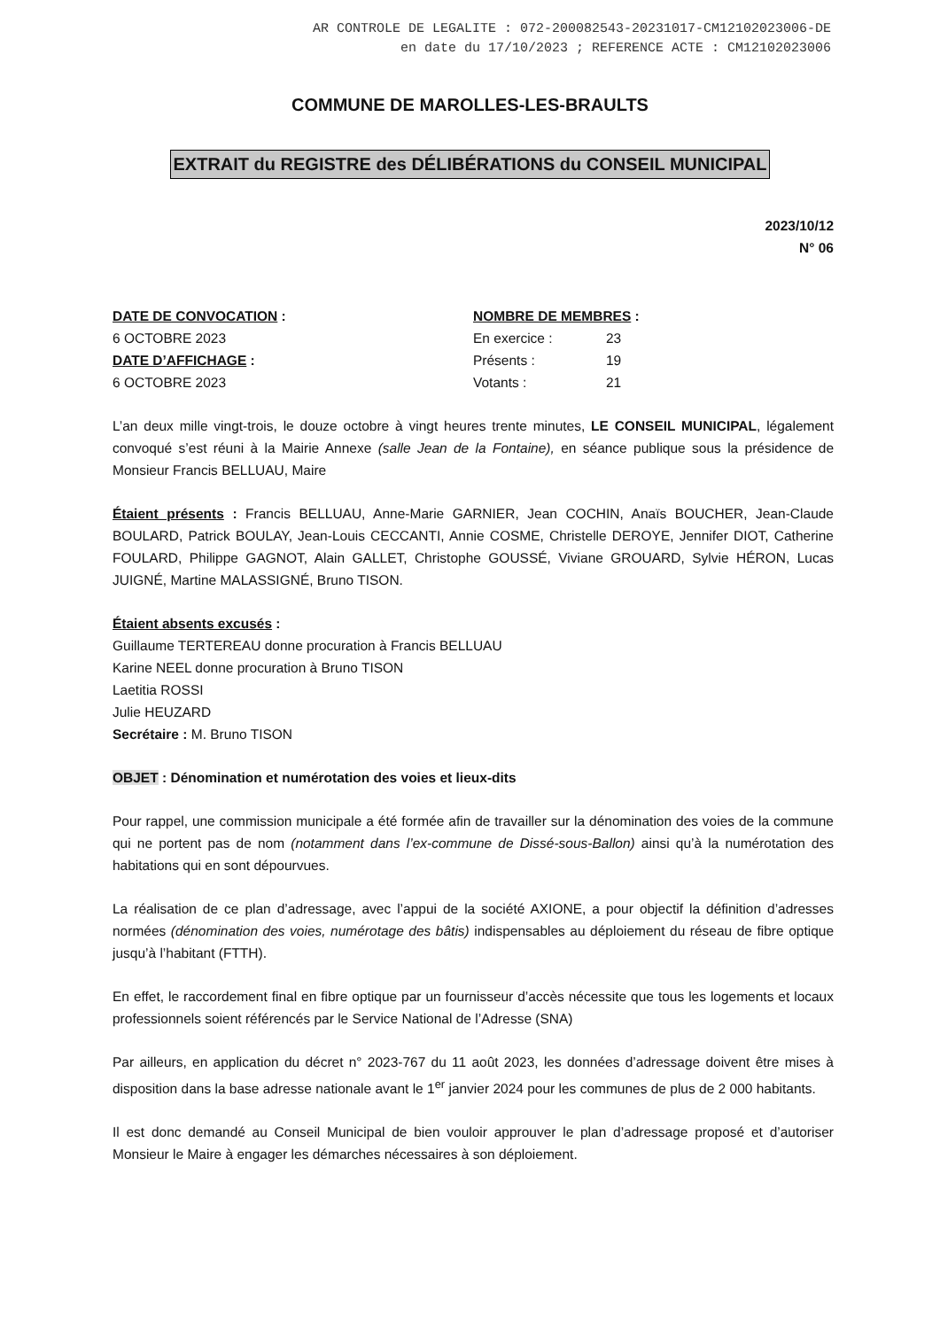AR CONTROLE DE LEGALITE : 072-200082543-20231017-CM12102023006-DE
en date du 17/10/2023 ; REFERENCE ACTE : CM12102023006
COMMUNE DE MAROLLES-LES-BRAULTS
EXTRAIT du REGISTRE des DÉLIBÉRATIONS du CONSEIL MUNICIPAL
2023/10/12
N° 06
DATE DE CONVOCATION :
6 OCTOBRE 2023
DATE D’AFFICHAGE :
6 OCTOBRE 2023
NOMBRE DE MEMBRES :
En exercice : 23
Présents : 19
Votants : 21
L’an deux mille vingt-trois, le douze octobre à vingt heures trente minutes, LE CONSEIL MUNICIPAL, légalement convoqué s’est réuni à la Mairie Annexe (salle Jean de la Fontaine), en séance publique sous la présidence de Monsieur Francis BELLUAU, Maire
Étaient présents : Francis BELLUAU, Anne-Marie GARNIER, Jean COCHIN, Anaïs BOUCHER, Jean-Claude BOULARD, Patrick BOULAY, Jean-Louis CECCANTI, Annie COSME, Christelle DEROYE, Jennifer DIOT, Catherine FOULARD, Philippe GAGNOT, Alain GALLET, Christophe GOUSSÉ, Viviane GROUARD, Sylvie HÉRON, Lucas JUIGNÉ, Martine MALASSIGNÉ, Bruno TISON.
Étaient absents excusés :
Guillaume TERTEREAU donne procuration à Francis BELLUAU
Karine NEEL donne procuration à Bruno TISON
Laetitia ROSSI
Julie HEUZARD
Secrétaire : M. Bruno TISON
OBJET : Dénomination et numérotation des voies et lieux-dits
Pour rappel, une commission municipale a été formée afin de travailler sur la dénomination des voies de la commune qui ne portent pas de nom (notamment dans l’ex-commune de Dissé-sous-Ballon) ainsi qu’à la numérotation des habitations qui en sont dépourvues.
La réalisation de ce plan d’adressage, avec l’appui de la société AXIONE, a pour objectif la définition d’adresses normées (dénomination des voies, numérotage des bâtis) indispensables au déploiement du réseau de fibre optique jusqu’à l’habitant (FTTH).
En effet, le raccordement final en fibre optique par un fournisseur d’accès nécessite que tous les logements et locaux professionnels soient référencés par le Service National de l’Adresse (SNA)
Par ailleurs, en application du décret n° 2023-767 du 11 août 2023, les données d’adressage doivent être mises à disposition dans la base adresse nationale avant le 1<sup>er</sup> janvier 2024 pour les communes de plus de 2 000 habitants.
Il est donc demandé au Conseil Municipal de bien vouloir approuver le plan d’adressage proposé et d’autoriser Monsieur le Maire à engager les démarches nécessaires à son déploiement.